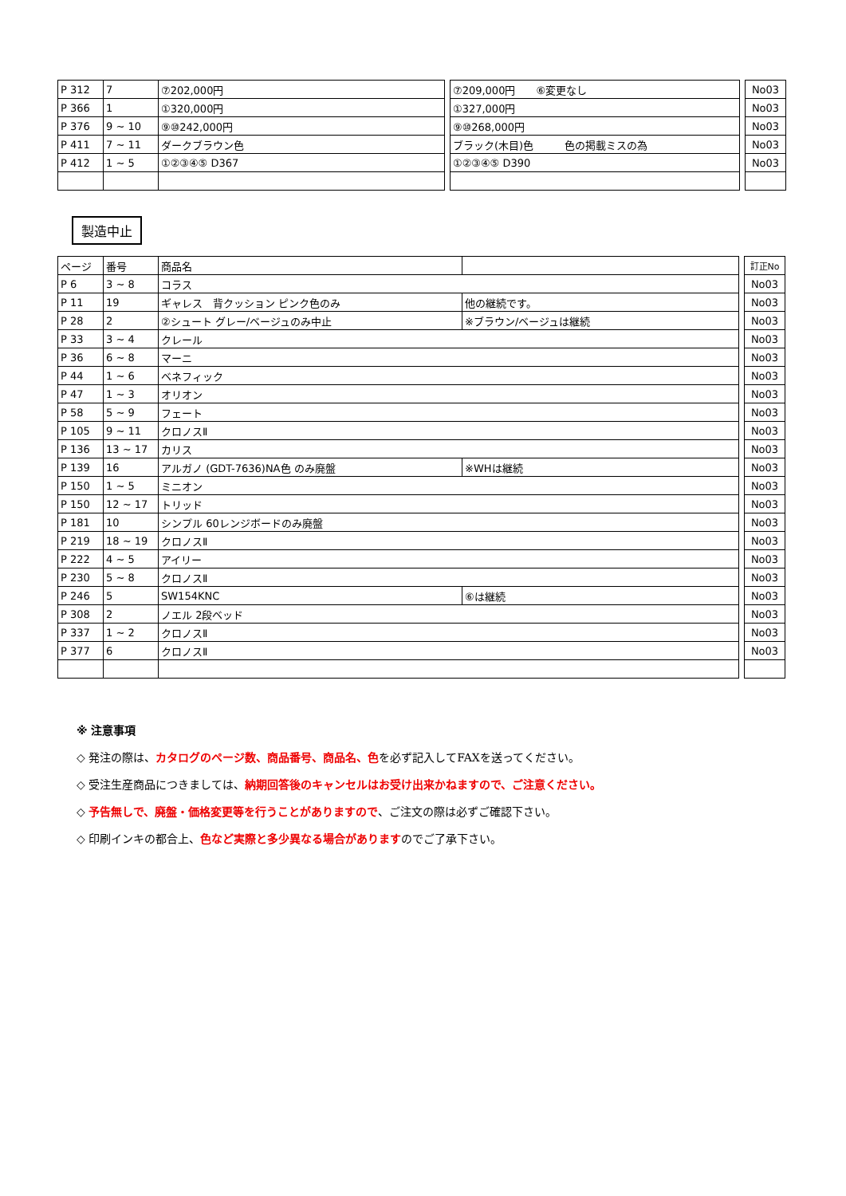| P 312 | 7 | ⑦202,000円 |
| P 366 | 1 | ①320,000円 |
| P 376 | 9 ~ 10 | ⑨⑩242,000円 |
| P 411 | 7 ~ 11 | ダークブラウン色 |
| P 412 | 1 ~ 5 | ①②③④⑤ D367 |
| ⑦209,000円 ⑥変更なし |
| ①327,000円 |
| ⑨⑩268,000円 |
| ブラック(木目)色 色の掲載ミスの為 |
| ①②③④⑤ D390 |
| No03 |
| No03 |
| No03 |
| No03 |
| No03 |
製造中止
| ページ | 番号 | 商品名 | |
| --- | --- | --- | --- |
| P 6 | 3 ~ 8 | コラス | |
| P 11 | 19 | ギャレス 背クッション ピンク色のみ | 他の継続です。 |
| P 28 | 2 | ②シュート グレー/ベージュのみ中止 | ※ブラウン/ベージュは継続 |
| P 33 | 3 ~ 4 | クレール | |
| P 36 | 6 ~ 8 | マーニ | |
| P 44 | 1 ~ 6 | ベネフィック | |
| P 47 | 1 ~ 3 | オリオン | |
| P 58 | 5 ~ 9 | フェート | |
| P 105 | 9 ~ 11 | クロノスⅡ | |
| P 136 | 13 ~ 17 | カリス | |
| P 139 | 16 | アルガノ (GDT-7636)NA色 のみ廃盤 | ※WHは継続 |
| P 150 | 1 ~ 5 | ミニオン | |
| P 150 | 12 ~ 17 | トリッド | |
| P 181 | 10 | シンプル 60レンジボードのみ廃盤 | |
| P 219 | 18 ~ 19 | クロノスⅡ | |
| P 222 | 4 ~ 5 | アイリー | |
| P 230 | 5 ~ 8 | クロノスⅡ | |
| P 246 | 5 | SW154KNC | ⑥は継続 |
| P 308 | 2 | ノエル 2段ベッド | |
| P 337 | 1 ~ 2 | クロノスⅡ | |
| P 377 | 6 | クロノスⅡ | |
| 訂正No |
| --- |
| No03 |
| No03 |
| No03 |
| No03 |
| No03 |
| No03 |
| No03 |
| No03 |
| No03 |
| No03 |
| No03 |
| No03 |
| No03 |
| No03 |
| No03 |
| No03 |
| No03 |
| No03 |
| No03 |
| No03 |
| No03 |
※ 注意事項
◇ 発注の際は、カタログのページ数、商品番号、商品名、色を必ず記入してFAXを送ってください。
◇ 受注生産商品につきましては、納期回答後のキャンセルはお受け出来かねますので、ご注意ください。
◇ 予告無しで、廃盤・価格変更等を行うことがありますので、ご注文の際は必ずご確認下さい。
◇ 印刷インキの都合上、色など実際と多少異なる場合がありますのでご了承下さい。